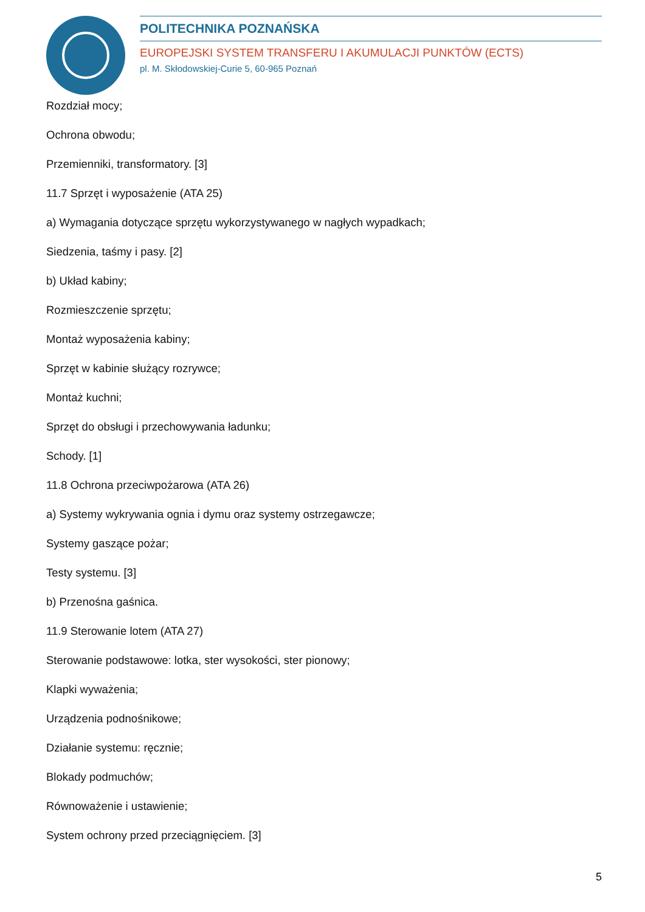POLITECHNIKA POZNAŃSKA
EUROPEJSKI SYSTEM TRANSFERU I AKUMULACJI PUNKTÓW (ECTS)
pl. M. Skłodowskiej-Curie 5, 60-965 Poznań
Rozdział mocy;
Ochrona obwodu;
Przemienniki, transformatory. [3]
11.7 Sprzęt i wyposażenie (ATA 25)
a) Wymagania dotyczące sprzętu wykorzystywanego w nagłych wypadkach;
Siedzenia, taśmy i pasy. [2]
b) Układ kabiny;
Rozmieszczenie sprzętu;
Montaż wyposażenia kabiny;
Sprzęt w kabinie służący rozrywce;
Montaż kuchni;
Sprzęt do obsługi i przechowywania ładunku;
Schody. [1]
11.8 Ochrona przeciwpożarowa (ATA 26)
a) Systemy wykrywania ognia i dymu oraz systemy ostrzegawcze;
Systemy gaszące pożar;
Testy systemu. [3]
b) Przenośna gaśnica.
11.9 Sterowanie lotem (ATA 27)
Sterowanie podstawowe: lotka, ster wysokości, ster pionowy;
Klapki wyważenia;
Urządzenia podnośnikowe;
Działanie systemu: ręcznie;
Blokady podmuchów;
Równoważenie i ustawienie;
System ochrony przed przeciągnięciem. [3]
5